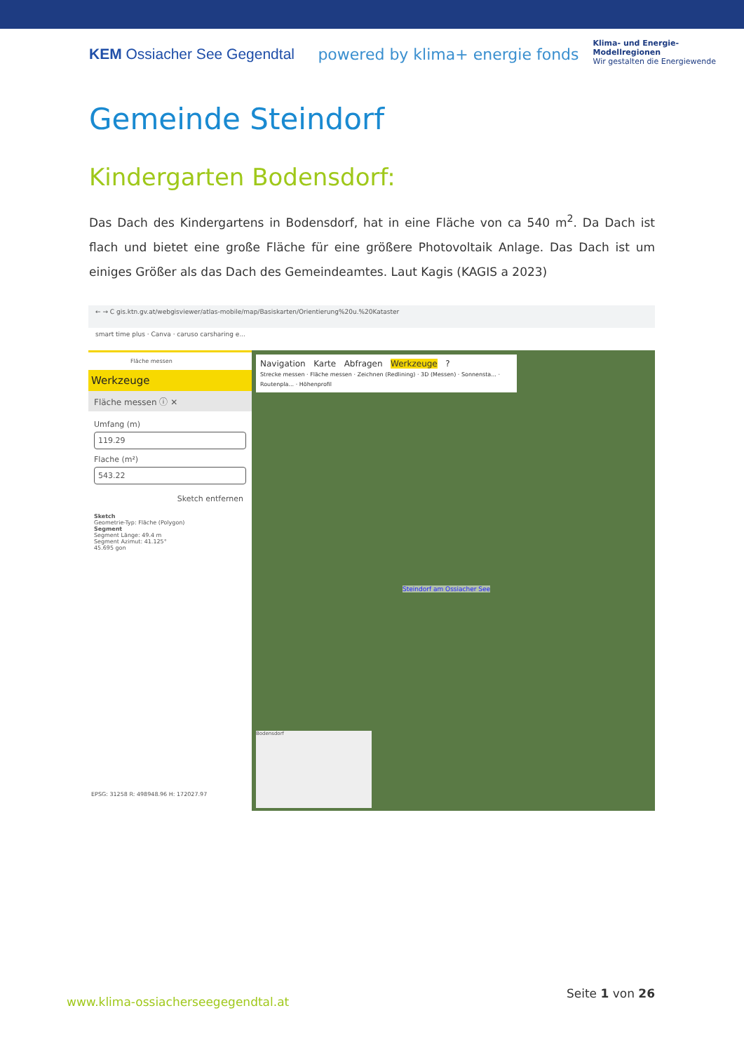KEM Ossiacher See Gegendtal powered by klima+ energie fonds
Klima- und Energie-
Modellregionen
Wir gestalten die Energiewende
Gemeinde Steindorf
Kindergarten Bodensdorf:
Das Dach des Kindergartens in Bodensdorf, hat in eine Fläche von ca 540 m<sup>2</sup>. Da Dach ist flach und bietet eine große Fläche für eine größere Photovoltaik Anlage. Das Dach ist um einiges Größer als das Dach des Gemeindeamtes. Laut Kagis (KAGIS a 2023)
← → C gis.ktn.gv.at/webgisviewer/atlas-mobile/map/Basiskarten/Orientierung%20u.%20Kataster
smart time plus · Canva · caruso carsharing e...
Fläche messen
Werkzeuge
Fläche messen ⓘ ✕
Umfang (m)
119.29
Flache (m²)
543.22
Sketch entfernen
Sketch
Geometrie-Typ: Fläche (Polygon)
Segment
Segment Länge: 49.4 m
Segment Azimut: 41.125°
45.695 gon
EPSG: 31258 R: 498948.96 H: 172027.97
Navigation Karte Abfragen Werkzeuge ?
Strecke messen · Fläche messen · Zeichnen (Redlining) · 3D (Messen) · Sonnensta... · Routenpla... · Höhenprofil
Steindorf am Ossiacher See
Bodensdorf
www.klima-ossiacherseegegendtal.at
Seite 1 von 26